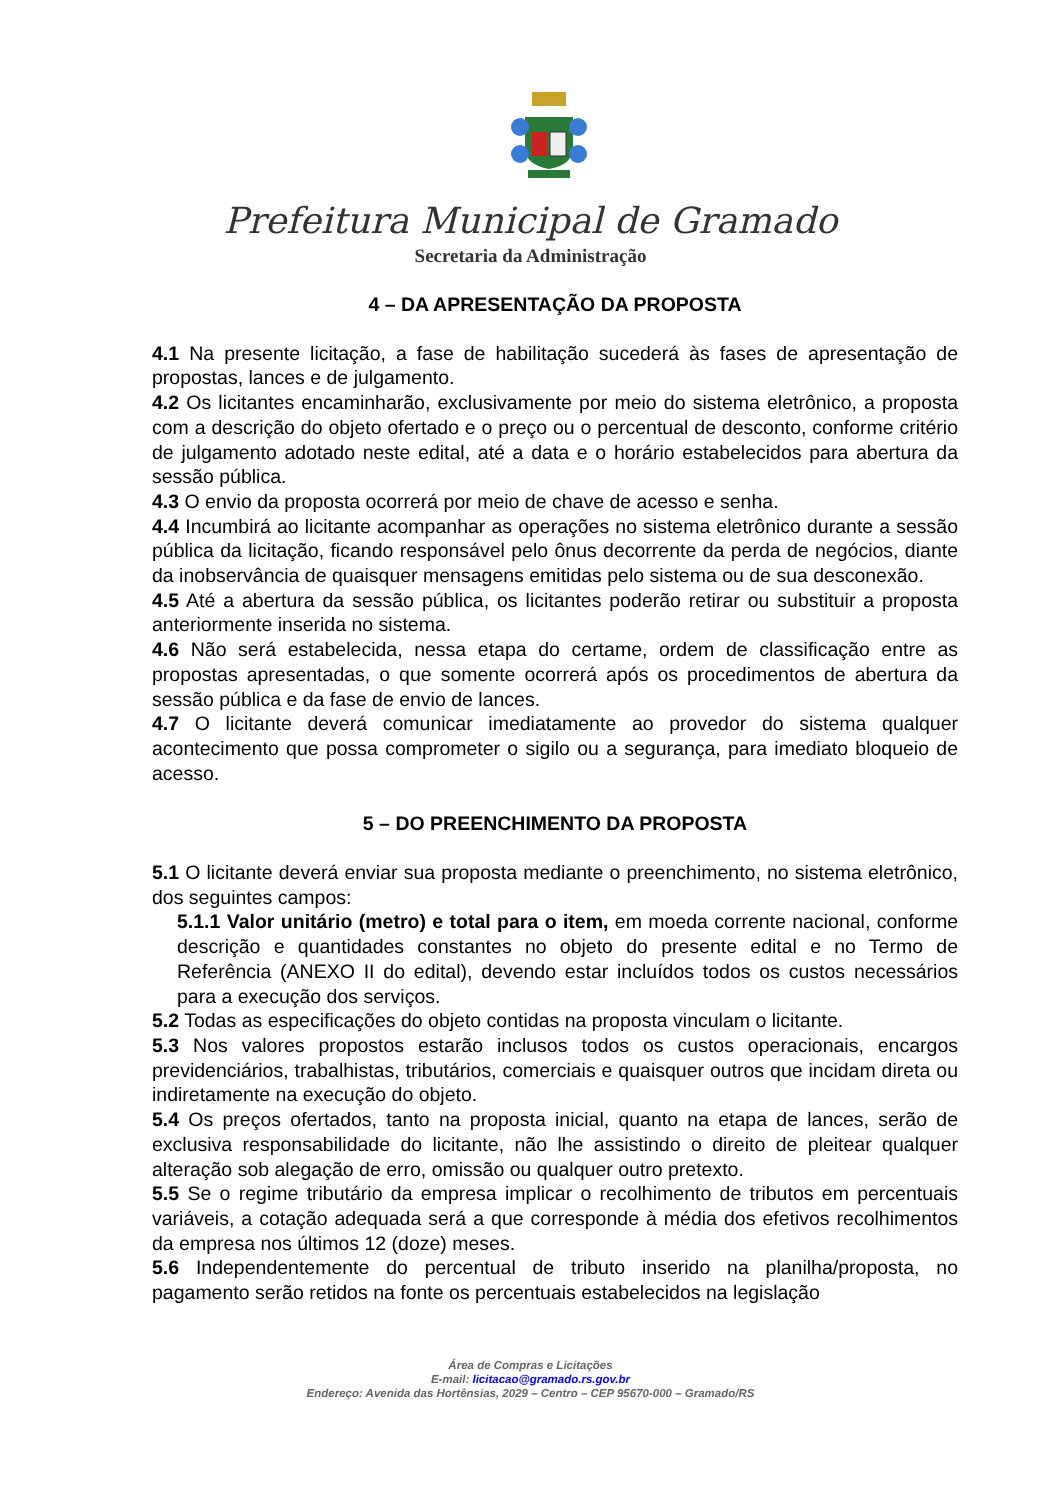Prefeitura Municipal de Gramado
Secretaria da Administração
4 – DA APRESENTAÇÃO DA PROPOSTA
4.1 Na presente licitação, a fase de habilitação sucederá às fases de apresentação de propostas, lances e de julgamento.
4.2 Os licitantes encaminharão, exclusivamente por meio do sistema eletrônico, a proposta com a descrição do objeto ofertado e o preço ou o percentual de desconto, conforme critério de julgamento adotado neste edital, até a data e o horário estabelecidos para abertura da sessão pública.
4.3 O envio da proposta ocorrerá por meio de chave de acesso e senha.
4.4 Incumbirá ao licitante acompanhar as operações no sistema eletrônico durante a sessão pública da licitação, ficando responsável pelo ônus decorrente da perda de negócios, diante da inobservância de quaisquer mensagens emitidas pelo sistema ou de sua desconexão.
4.5 Até a abertura da sessão pública, os licitantes poderão retirar ou substituir a proposta anteriormente inserida no sistema.
4.6 Não será estabelecida, nessa etapa do certame, ordem de classificação entre as propostas apresentadas, o que somente ocorrerá após os procedimentos de abertura da sessão pública e da fase de envio de lances.
4.7 O licitante deverá comunicar imediatamente ao provedor do sistema qualquer acontecimento que possa comprometer o sigilo ou a segurança, para imediato bloqueio de acesso.
5 – DO PREENCHIMENTO DA PROPOSTA
5.1 O licitante deverá enviar sua proposta mediante o preenchimento, no sistema eletrônico, dos seguintes campos:
5.1.1 Valor unitário (metro) e total para o item, em moeda corrente nacional, conforme descrição e quantidades constantes no objeto do presente edital e no Termo de Referência (ANEXO II do edital), devendo estar incluídos todos os custos necessários para a execução dos serviços.
5.2 Todas as especificações do objeto contidas na proposta vinculam o licitante.
5.3 Nos valores propostos estarão inclusos todos os custos operacionais, encargos previdenciários, trabalhistas, tributários, comerciais e quaisquer outros que incidam direta ou indiretamente na execução do objeto.
5.4 Os preços ofertados, tanto na proposta inicial, quanto na etapa de lances, serão de exclusiva responsabilidade do licitante, não lhe assistindo o direito de pleitear qualquer alteração sob alegação de erro, omissão ou qualquer outro pretexto.
5.5 Se o regime tributário da empresa implicar o recolhimento de tributos em percentuais variáveis, a cotação adequada será a que corresponde à média dos efetivos recolhimentos da empresa nos últimos 12 (doze) meses.
5.6 Independentemente do percentual de tributo inserido na planilha/proposta, no pagamento serão retidos na fonte os percentuais estabelecidos na legislação
Área de Compras e Licitações
E-mail: licitacao@gramado.rs.gov.br
Endereço: Avenida das Hortênsias, 2029 – Centro – CEP 95670-000 – Gramado/RS